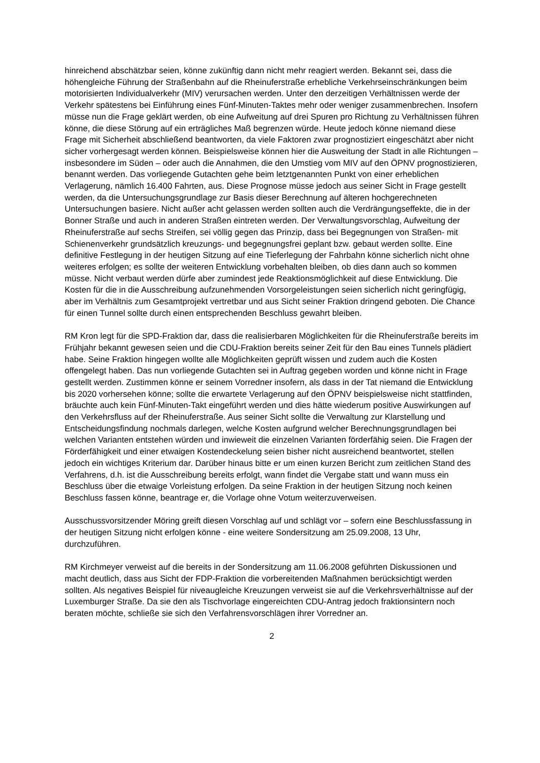hinreichend abschätzbar seien, könne zukünftig dann nicht mehr reagiert werden. Bekannt sei, dass die höhengleiche Führung der Straßenbahn auf die Rheinuferstraße erhebliche Verkehrseinschränkungen beim motorisierten Individualverkehr (MIV) verursachen werden. Unter den derzeitigen Verhältnissen werde der Verkehr spätestens bei Einführung eines Fünf-Minuten-Taktes mehr oder weniger zusammenbrechen. Insofern müsse nun die Frage geklärt werden, ob eine Aufweitung auf drei Spuren pro Richtung zu Verhältnissen führen könne, die diese Störung auf ein erträgliches Maß begrenzen würde. Heute jedoch könne niemand diese Frage mit Sicherheit abschließend beantworten, da viele Faktoren zwar prognostiziert eingeschätzt aber nicht sicher vorhergesagt werden können. Beispielsweise können hier die Ausweitung der Stadt in alle Richtungen – insbesondere im Süden – oder auch die Annahmen, die den Umstieg vom MIV auf den ÖPNV prognostizieren, benannt werden. Das vorliegende Gutachten gehe beim letztgenannten Punkt von einer erheblichen Verlagerung, nämlich 16.400 Fahrten, aus. Diese Prognose müsse jedoch aus seiner Sicht in Frage gestellt werden, da die Untersuchungsgrundlage zur Basis dieser Berechnung auf älteren hochgerechneten Untersuchungen basiere. Nicht außer acht gelassen werden sollten auch die Verdrängungseffekte, die in der Bonner Straße und auch in anderen Straßen eintreten werden. Der Verwaltungsvorschlag, Aufweitung der Rheinuferstraße auf sechs Streifen, sei völlig gegen das Prinzip, dass bei Begegnungen von Straßen- mit Schienenverkehr grundsätzlich kreuzungs- und begegnungsfrei geplant bzw. gebaut werden sollte. Eine definitive Festlegung in der heutigen Sitzung auf eine Tieferlegung der Fahrbahn könne sicherlich nicht ohne weiteres erfolgen; es sollte der weiteren Entwicklung vorbehalten bleiben, ob dies dann auch so kommen müsse. Nicht verbaut werden dürfe aber zumindest jede Reaktionsmöglichkeit auf diese Entwicklung. Die Kosten für die in die Ausschreibung aufzunehmenden Vorsorgeleistungen seien sicherlich nicht geringfügig, aber im Verhältnis zum Gesamtprojekt vertretbar und aus Sicht seiner Fraktion dringend geboten. Die Chance für einen Tunnel sollte durch einen entsprechenden Beschluss gewahrt bleiben.
RM Kron legt für die SPD-Fraktion dar, dass die realisierbaren Möglichkeiten für die Rheinuferstraße bereits im Frühjahr bekannt gewesen seien und die CDU-Fraktion bereits seiner Zeit für den Bau eines Tunnels plädiert habe. Seine Fraktion hingegen wollte alle Möglichkeiten geprüft wissen und zudem auch die Kosten offengelegt haben. Das nun vorliegende Gutachten sei in Auftrag gegeben worden und könne nicht in Frage gestellt werden. Zustimmen könne er seinem Vorredner insofern, als dass in der Tat niemand die Entwicklung bis 2020 vorhersehen könne; sollte die erwartete Verlagerung auf den ÖPNV beispielsweise nicht stattfinden, bräuchte auch kein Fünf-Minuten-Takt eingeführt werden und dies hätte wiederum positive Auswirkungen auf den Verkehrsfluss auf der Rheinuferstraße. Aus seiner Sicht sollte die Verwaltung zur Klarstellung und Entscheidungsfindung nochmals darlegen, welche Kosten aufgrund welcher Berechnungsgrundlagen bei welchen Varianten entstehen würden und inwieweit die einzelnen Varianten förderfähig seien. Die Fragen der Förderfähigkeit und einer etwaigen Kostendeckelung seien bisher nicht ausreichend beantwortet, stellen jedoch ein wichtiges Kriterium dar. Darüber hinaus bitte er um einen kurzen Bericht zum zeitlichen Stand des Verfahrens, d.h. ist die Ausschreibung bereits erfolgt, wann findet die Vergabe statt und wann muss ein Beschluss über die etwaige Vorleistung erfolgen. Da seine Fraktion in der heutigen Sitzung noch keinen Beschluss fassen könne, beantrage er, die Vorlage ohne Votum weiterzuverweisen.
Ausschussvorsitzender Möring greift diesen Vorschlag auf und schlägt vor – sofern eine Beschlussfassung in der heutigen Sitzung nicht erfolgen könne - eine weitere Sondersitzung am 25.09.2008, 13 Uhr, durchzuführen.
RM Kirchmeyer verweist auf die bereits in der Sondersitzung am 11.06.2008 geführten Diskussionen und macht deutlich, dass aus Sicht der FDP-Fraktion die vorbereitenden Maßnahmen berücksichtigt werden sollten. Als negatives Beispiel für niveaugleiche Kreuzungen verweist sie auf die Verkehrsverhältnisse auf der Luxemburger Straße. Da sie den als Tischvorlage eingereichten CDU-Antrag jedoch fraktionsintern noch beraten möchte, schließe sie sich den Verfahrensvorschlägen ihrer Vorredner an.
2